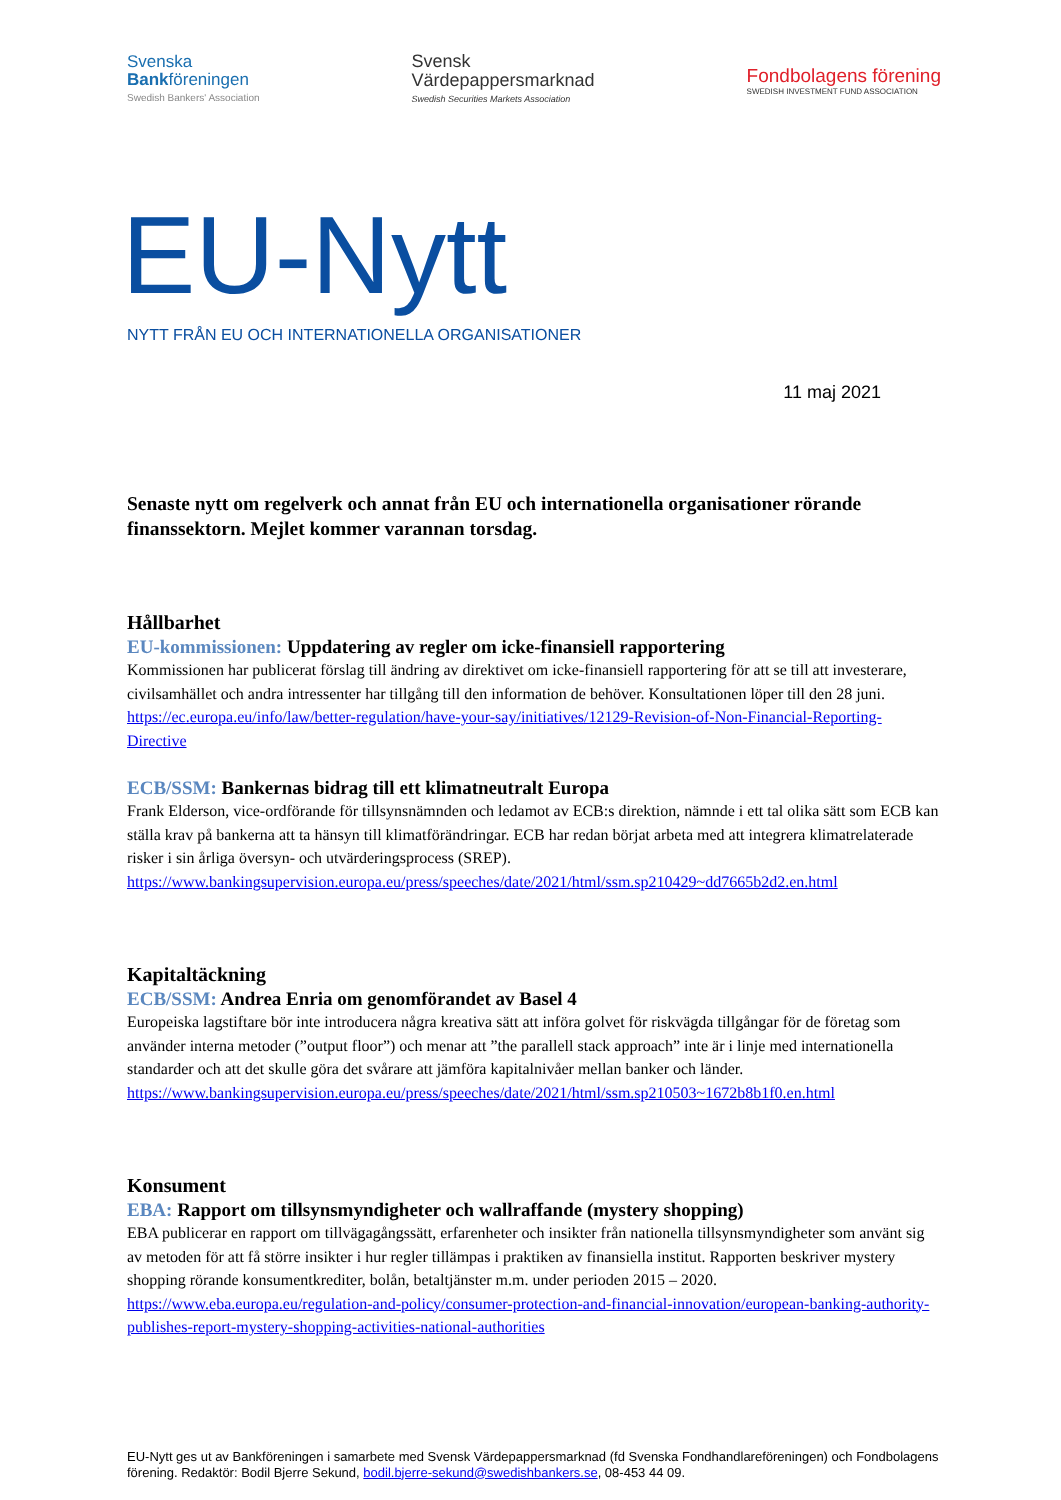Svenska
Bankföreningen
Swedish Bankers' Association
Svensk
Värdepappersmarknad
Swedish Securities Markets Association
Fondbolagens förening
SWEDISH INVESTMENT FUND ASSOCIATION
EU-Nytt
NYTT FRÅN EU OCH INTERNATIONELLA ORGANISATIONER
11 maj 2021
Senaste nytt om regelverk och annat från EU och internationella organisationer rörande finanssektorn. Mejlet kommer varannan torsdag.
Hållbarhet
EU-kommissionen: Uppdatering av regler om icke-finansiell rapportering
Kommissionen har publicerat förslag till ändring av direktivet om icke-finansiell rapportering för att se till att investerare, civilsamhället och andra intressenter har tillgång till den information de behöver. Konsultationen löper till den 28 juni.
https://ec.europa.eu/info/law/better-regulation/have-your-say/initiatives/12129-Revision-of-Non-Financial-Reporting-Directive
ECB/SSM: Bankernas bidrag till ett klimatneutralt Europa
Frank Elderson, vice-ordförande för tillsynsnämnden och ledamot av ECB:s direktion, nämnde i ett tal olika sätt som ECB kan ställa krav på bankerna att ta hänsyn till klimatförändringar. ECB har redan börjat arbeta med att integrera klimatrelaterade risker i sin årliga översyn- och utvärderingsprocess (SREP).
https://www.bankingsupervision.europa.eu/press/speeches/date/2021/html/ssm.sp210429~dd7665b2d2.en.html
Kapitaltäckning
ECB/SSM: Andrea Enria om genomförandet av Basel 4
Europeiska lagstiftare bör inte introducera några kreativa sätt att införa golvet för riskvägda tillgångar för de företag som använder interna metoder (”output floor”) och menar att ”the parallell stack approach” inte är i linje med internationella standarder och att det skulle göra det svårare att jämföra kapitalnivåer mellan banker och länder.
https://www.bankingsupervision.europa.eu/press/speeches/date/2021/html/ssm.sp210503~1672b8b1f0.en.html
Konsument
EBA: Rapport om tillsynsmyndigheter och wallraffande (mystery shopping)
EBA publicerar en rapport om tillvägagångssätt, erfarenheter och insikter från nationella tillsynsmyndigheter som använt sig av metoden för att få större insikter i hur regler tillämpas i praktiken av finansiella institut. Rapporten beskriver mystery shopping rörande konsumentkrediter, bolån, betaltjänster m.m. under perioden 2015 – 2020.
https://www.eba.europa.eu/regulation-and-policy/consumer-protection-and-financial-innovation/european-banking-authority-publishes-report-mystery-shopping-activities-national-authorities
EU-Nytt ges ut av Bankföreningen i samarbete med Svensk Värdepappersmarknad (fd Svenska Fondhandlareföreningen) och Fondbolagens förening. Redaktör: Bodil Bjerre Sekund, bodil.bjerre-sekund@swedishbankers.se, 08-453 44 09.